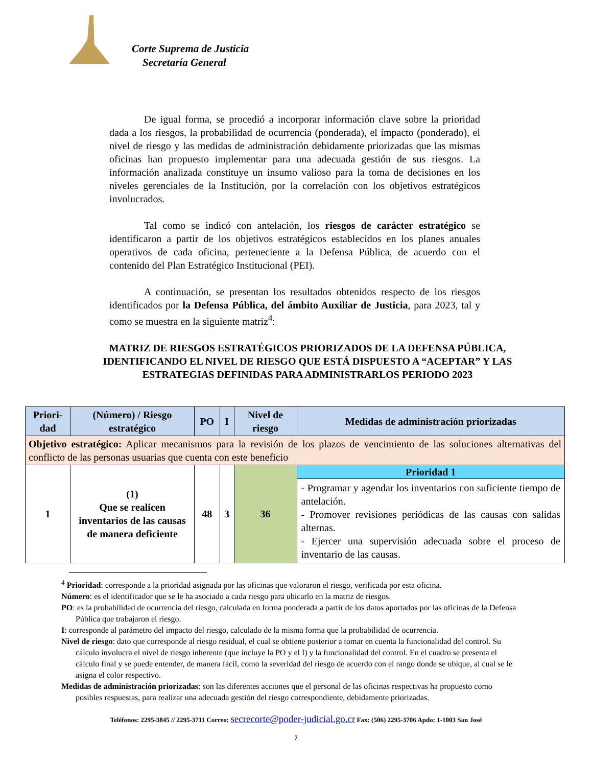Corte Suprema de Justicia
Secretaría General
De igual forma, se procedió a incorporar información clave sobre la prioridad dada a los riesgos, la probabilidad de ocurrencia (ponderada), el impacto (ponderado), el nivel de riesgo y las medidas de administración debidamente priorizadas que las mismas oficinas han propuesto implementar para una adecuada gestión de sus riesgos. La información analizada constituye un insumo valioso para la toma de decisiones en los niveles gerenciales de la Institución, por la correlación con los objetivos estratégicos involucrados.
Tal como se indicó con antelación, los riesgos de carácter estratégico se identificaron a partir de los objetivos estratégicos establecidos en los planes anuales operativos de cada oficina, perteneciente a la Defensa Pública, de acuerdo con el contenido del Plan Estratégico Institucional (PEI).
A continuación, se presentan los resultados obtenidos respecto de los riesgos identificados por la Defensa Pública, del ámbito Auxiliar de Justicia, para 2023, tal y como se muestra en la siguiente matriz<sup>4</sup>:
MATRIZ DE RIESGOS ESTRATÉGICOS PRIORIZADOS DE LA DEFENSA PÚBLICA, IDENTIFICANDO EL NIVEL DE RIESGO QUE ESTÁ DISPUESTO A “ACEPTAR” Y LAS ESTRATEGIAS DEFINIDAS PARA ADMINISTRARLOS PERIODO 2023
| Priori-dad | (Número) / Riesgo estratégico | PO | I | Nivel de riesgo | Medidas de administración priorizadas |
| --- | --- | --- | --- | --- | --- |
| Objetivo estratégico: Aplicar mecanismos para la revisión de los plazos de vencimiento de las soluciones alternativas del conflicto de las personas usuarias que cuenta con este beneficio | | | | | |
| 1 | (1) Que se realicen inventarios de las causas de manera deficiente | 48 | 3 | 36 | Prioridad 1 - Programar y agendar los inventarios con suficiente tiempo de antelación. - Promover revisiones periódicas de las causas con salidas alternas. - Ejercer una supervisión adecuada sobre el proceso de inventario de las causas. |
<sup>4</sup> Prioridad: corresponde a la prioridad asignada por las oficinas que valoraron el riesgo, verificada por esta oficina.
Número: es el identificador que se le ha asociado a cada riesgo para ubicarlo en la matriz de riesgos.
PO: es la probabilidad de ocurrencia del riesgo, calculada en forma ponderada a partir de los datos aportados por las oficinas de la Defensa Pública que trabajaron el riesgo.
I: corresponde al parámetro del impacto del riesgo, calculado de la misma forma que la probabilidad de ocurrencia.
Nivel de riesgo: dato que corresponde al riesgo residual, el cual se obtiene posterior a tomar en cuenta la funcionalidad del control. Su cálculo involucra el nivel de riesgo inherente (que incluye la PO y el I) y la funcionalidad del control. En el cuadro se presenta el cálculo final y se puede entender, de manera fácil, como la severidad del riesgo de acuerdo con el rango donde se ubique, al cual se le asigna el color respectivo.
Medidas de administración priorizadas: son las diferentes acciones que el personal de las oficinas respectivas ha propuesto como posibles respuestas, para realizar una adecuada gestión del riesgo correspondiente, debidamente priorizadas.
Teléfonos: 2295-3845 // 2295-3711 Correo: secrecorte@poder-judicial.go.cr Fax: (506) 2295-3706 Apdo: 1-1003 San José
7